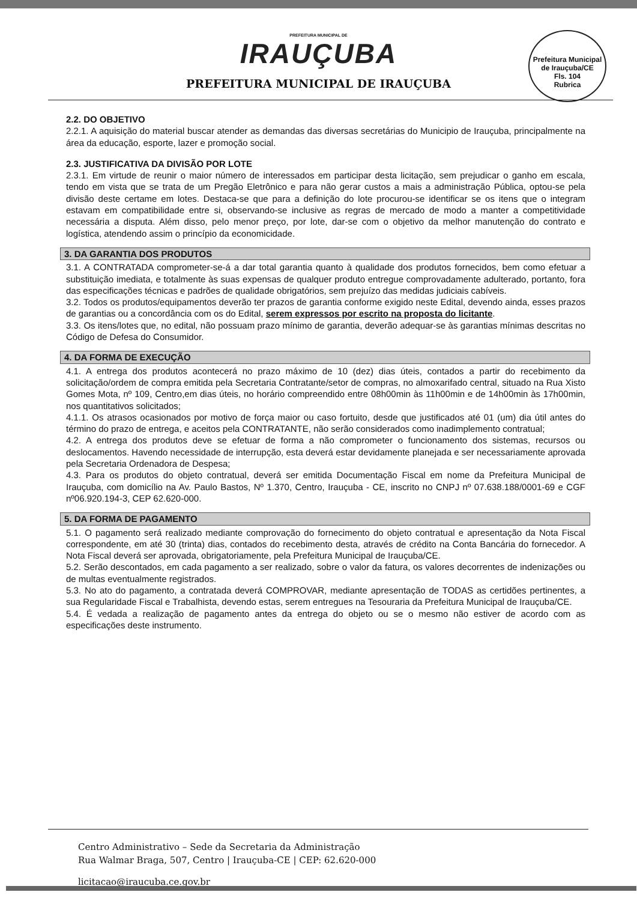PREFEITURA MUNICIPAL DE
IRAUÇUBA
PREFEITURA MUNICIPAL DE IRAUÇUBA
Prefeitura Municipal de Irauçuba/CE
Fls. 104
Rubrica
2.2. DO OBJETIVO
2.2.1. A aquisição do material buscar atender as demandas das diversas secretárias do Municipio de Irauçuba, principalmente na área da educação, esporte, lazer e promoção social.
2.3. JUSTIFICATIVA DA DIVISÃO POR LOTE
2.3.1. Em virtude de reunir o maior número de interessados em participar desta licitação, sem prejudicar o ganho em escala, tendo em vista que se trata de um Pregão Eletrônico e para não gerar custos a mais a administração Pública, optou-se pela divisão deste certame em lotes. Destaca-se que para a definição do lote procurou-se identificar se os itens que o integram estavam em compatibilidade entre si, observando-se inclusive as regras de mercado de modo a manter a competitividade necessária a disputa. Além disso, pelo menor preço, por lote, dar-se com o objetivo da melhor manutenção do contrato e logística, atendendo assim o princípio da economicidade.
3. DA GARANTIA DOS PRODUTOS
3.1. A CONTRATADA comprometer-se-á a dar total garantia quanto à qualidade dos produtos fornecidos, bem como efetuar a substituição imediata, e totalmente às suas expensas de qualquer produto entregue comprovadamente adulterado, portanto, fora das especificações técnicas e padrões de qualidade obrigatórios, sem prejuízo das medidas judiciais cabíveis.
3.2. Todos os produtos/equipamentos deverão ter prazos de garantia conforme exigido neste Edital, devendo ainda, esses prazos de garantias ou a concordância com os do Edital, serem expressos por escrito na proposta do licitante.
3.3. Os itens/lotes que, no edital, não possuam prazo mínimo de garantia, deverão adequar-se às garantias mínimas descritas no Código de Defesa do Consumidor.
4. DA FORMA DE EXECUÇÃO
4.1. A entrega dos produtos acontecerá no prazo máximo de 10 (dez) dias úteis, contados a partir do recebimento da solicitação/ordem de compra emitida pela Secretaria Contratante/setor de compras, no almoxarifado central, situado na Rua Xisto Gomes Mota, nº 109, Centro,em dias úteis, no horário compreendido entre 08h00min às 11h00min e de 14h00min às 17h00min, nos quantitativos solicitados;
4.1.1. Os atrasos ocasionados por motivo de força maior ou caso fortuito, desde que justificados até 01 (um) dia útil antes do término do prazo de entrega, e aceitos pela CONTRATANTE, não serão considerados como inadimplemento contratual;
4.2. A entrega dos produtos deve se efetuar de forma a não comprometer o funcionamento dos sistemas, recursos ou deslocamentos. Havendo necessidade de interrupção, esta deverá estar devidamente planejada e ser necessariamente aprovada pela Secretaria Ordenadora de Despesa;
4.3. Para os produtos do objeto contratual, deverá ser emitida Documentação Fiscal em nome da Prefeitura Municipal de Irauçuba, com domicílio na Av. Paulo Bastos, Nº 1.370, Centro, Irauçuba - CE, inscrito no CNPJ nº 07.638.188/0001-69 e CGF nº06.920.194-3, CEP 62.620-000.
5. DA FORMA DE PAGAMENTO
5.1. O pagamento será realizado mediante comprovação do fornecimento do objeto contratual e apresentação da Nota Fiscal correspondente, em até 30 (trinta) dias, contados do recebimento desta, através de crédito na Conta Bancária do fornecedor. A Nota Fiscal deverá ser aprovada, obrigatoriamente, pela Prefeitura Municipal de Irauçuba/CE.
5.2. Serão descontados, em cada pagamento a ser realizado, sobre o valor da fatura, os valores decorrentes de indenizações ou de multas eventualmente registrados.
5.3. No ato do pagamento, a contratada deverá COMPROVAR, mediante apresentação de TODAS as certidões pertinentes, a sua Regularidade Fiscal e Trabalhista, devendo estas, serem entregues na Tesouraria da Prefeitura Municipal de Irauçuba/CE.
5.4. É vedada a realização de pagamento antes da entrega do objeto ou se o mesmo não estiver de acordo com as especificações deste instrumento.
Centro Administrativo – Sede da Secretaria da Administração
Rua Walmar Braga, 507, Centro | Irauçuba-CE | CEP: 62.620-000
licitacao@iraucuba.ce.gov.br